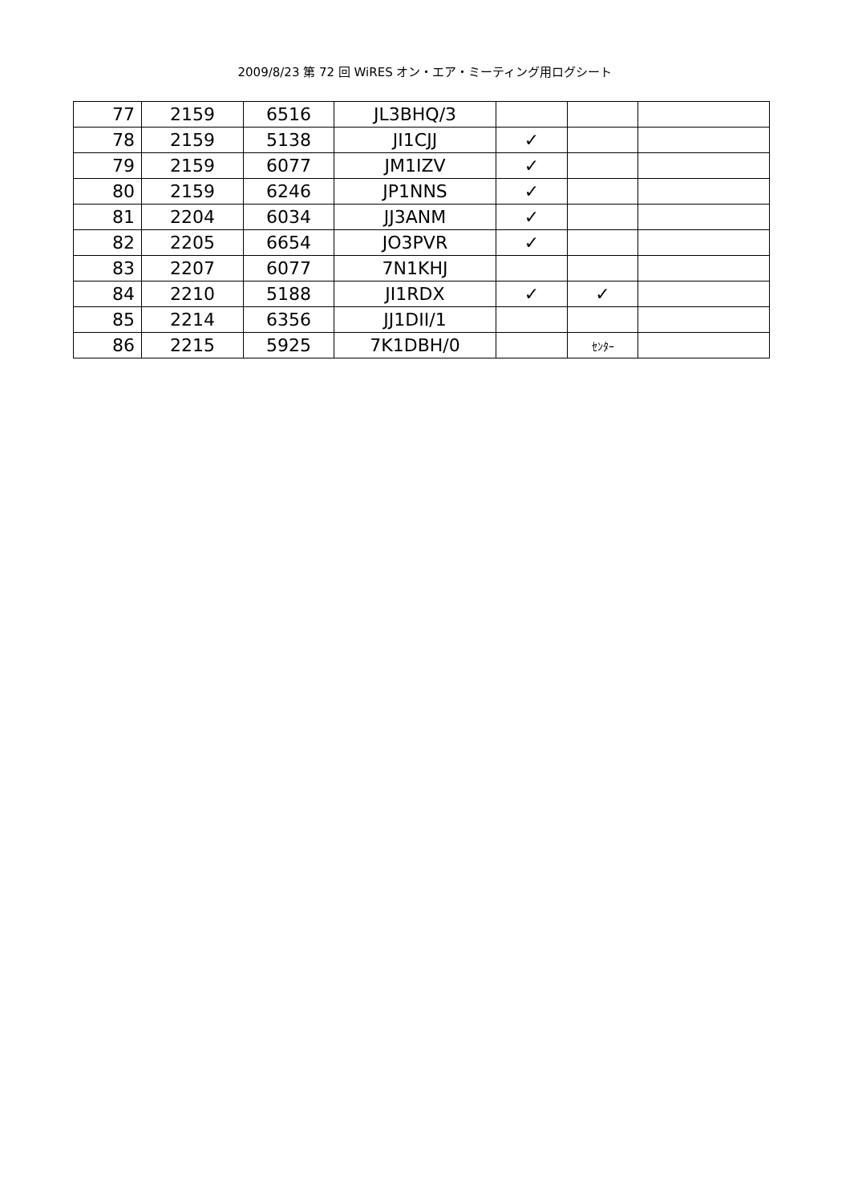2009/8/23 第 72 回 WiRES オン・エア・ミーティング用ログシート
| 77 | 2159 | 6516 | JL3BHQ/3 | | | |
| 78 | 2159 | 5138 | JI1CJJ | ✓ | | |
| 79 | 2159 | 6077 | JM1IZV | ✓ | | |
| 80 | 2159 | 6246 | JP1NNS | ✓ | | |
| 81 | 2204 | 6034 | JJ3ANM | ✓ | | |
| 82 | 2205 | 6654 | JO3PVR | ✓ | | |
| 83 | 2207 | 6077 | 7N1KHJ | | | |
| 84 | 2210 | 5188 | JI1RDX | ✓ | ✓ | |
| 85 | 2214 | 6356 | JJ1DII/1 | | | |
| 86 | 2215 | 5925 | 7K1DBH/0 | | ｾﾝﾀｰ | |